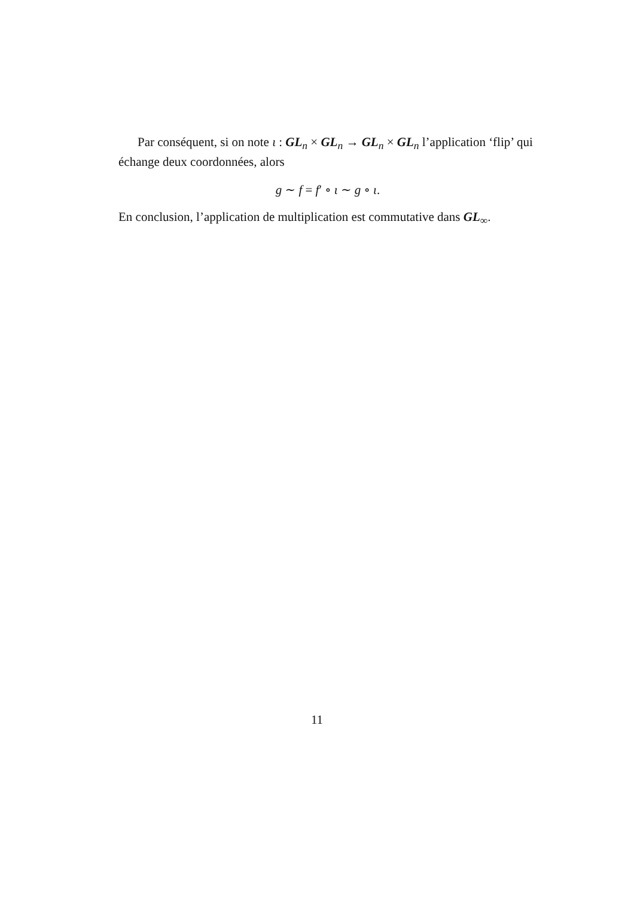Par conséquent, si on note ι : GL<sub>n</sub> × GL<sub>n</sub> → GL<sub>n</sub> × GL<sub>n</sub> l’application ‘flip’ qui échange deux coordonnées, alors
g ∼ f = f′ ∘ ι ∼ g ∘ ι.
En conclusion, l’application de multiplication est commutative dans GL<sub>∞</sub>.
11